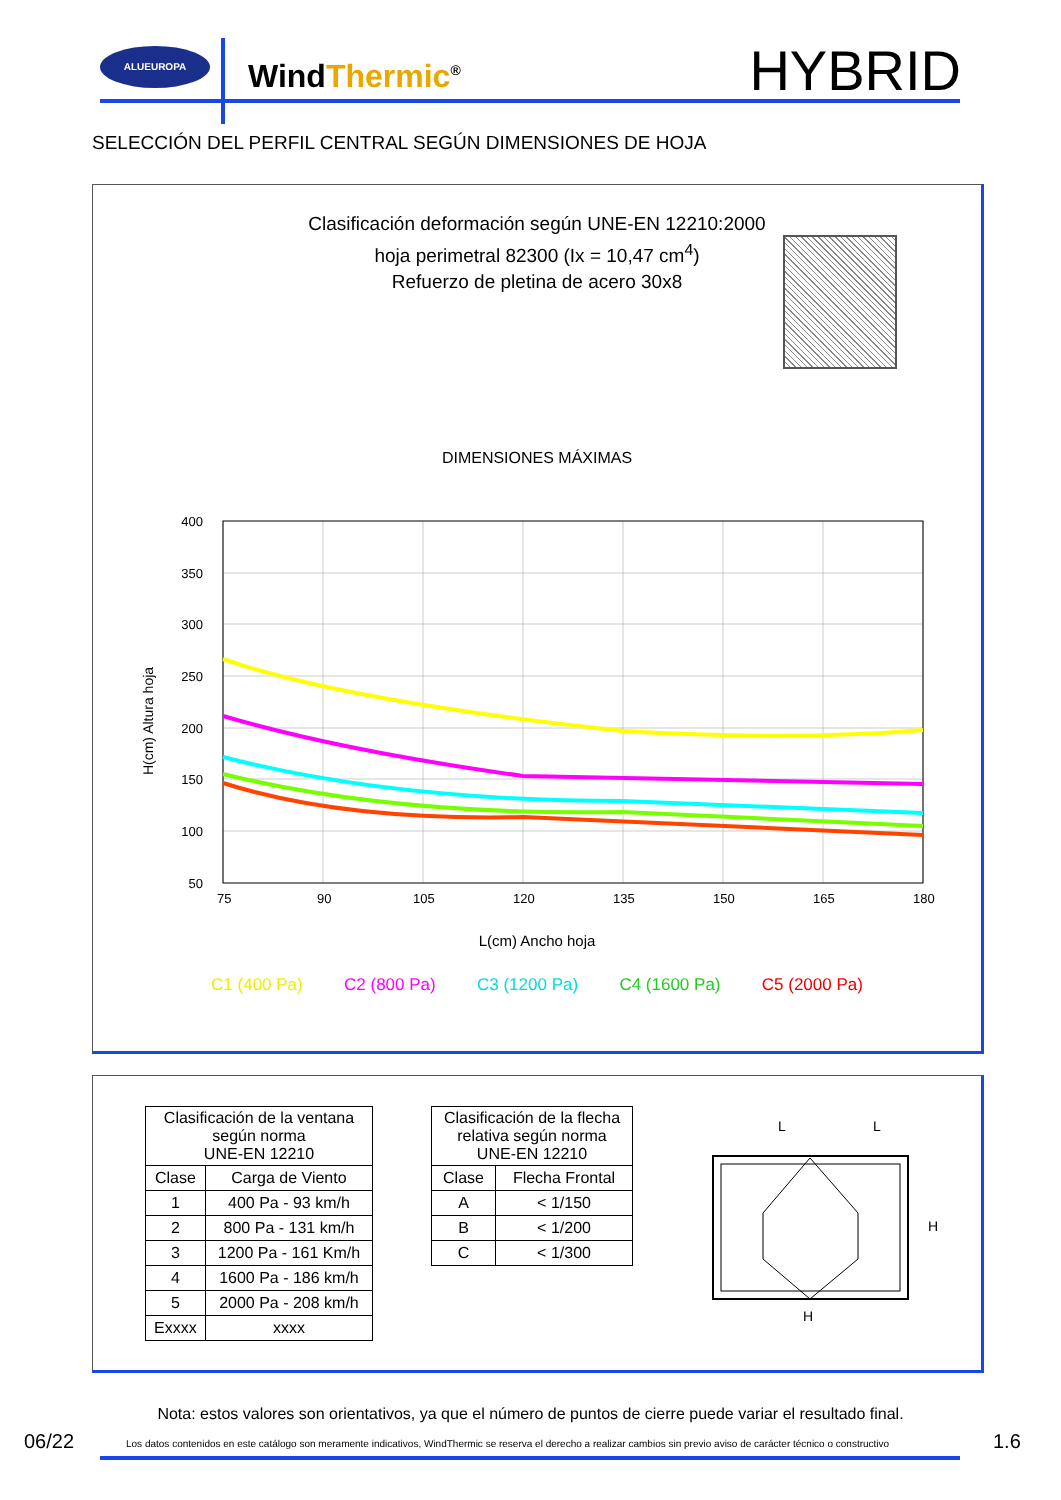ALUEUROPA
WindThermic<sup>®</sup> HYBRID
SELECCIÓN DEL PERFIL CENTRAL SEGÚN DIMENSIONES DE HOJA
Clasificación deformación según UNE-EN 12210:2000
hoja perimetral 82300 (Ix = 10,47 cm<sup>4</sup>)
Refuerzo de pletina de acero 30x8
DIMENSIONES MÁXIMAS
400
350
300
250
200
150
100
50
75
90
105
120
135
150
165
180
H(cm) Altura hoja
L(cm) Ancho hoja
C1 (400 Pa) C2 (800 Pa) C3 (1200 Pa) C4 (1600 Pa) C5 (2000 Pa)
| Clasificación de la ventana según norma UNE-EN 12210 | |
| --- | --- |
| Clase | Carga de Viento |
| 1 | 400 Pa - 93 km/h |
| 2 | 800 Pa - 131 km/h |
| 3 | 1200 Pa - 161 Km/h |
| 4 | 1600 Pa - 186 km/h |
| 5 | 2000 Pa - 208 km/h |
| Exxxx | xxxx |
| Clasificación de la flecha relativa según norma UNE-EN 12210 | |
| --- | --- |
| Clase | Flecha Frontal |
| A | < 1/150 |
| B | < 1/200 |
| C | < 1/300 |
L
L
H
H
Nota: estos valores son orientativos, ya que el número de puntos de cierre puede variar el resultado final.
06/22
Los datos contenidos en este catálogo son meramente indicativos, WindThermic se reserva el derecho a realizar cambios sin previo aviso de carácter técnico o constructivo
1.6